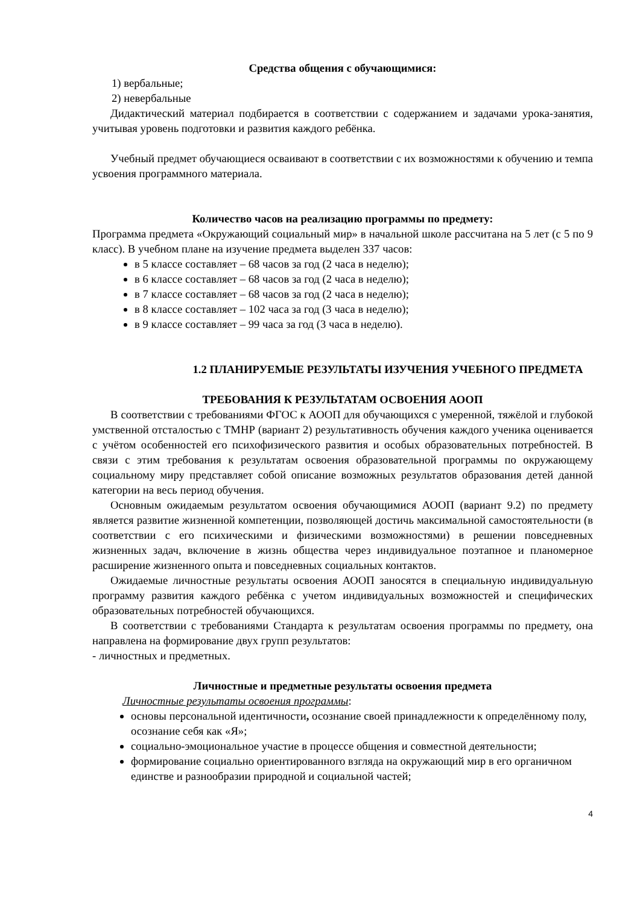Средства общения с обучающимися:
1) вербальные;
2) невербальные
Дидактический материал подбирается в соответствии с содержанием и задачами урока-занятия, учитывая уровень подготовки и развития каждого ребёнка.
Учебный предмет обучающиеся осваивают в соответствии с их возможностями к обучению и темпа усвоения программного материала.
Количество часов на реализацию программы по предмету:
Программа предмета «Окружающий социальный мир» в начальной школе рассчитана на 5 лет (с 5 по 9 класс). В учебном плане на изучение предмета выделен 337 часов:
в 5 классе составляет – 68 часов за год (2 часа в неделю);
в 6 классе составляет – 68 часов за год (2 часа в неделю);
в 7 классе составляет – 68 часов за год (2 часа в неделю);
в 8 классе составляет – 102 часа за год (3 часа в неделю);
в 9 классе составляет – 99 часа за год (3 часа в неделю).
1.2 ПЛАНИРУЕМЫЕ РЕЗУЛЬТАТЫ ИЗУЧЕНИЯ УЧЕБНОГО ПРЕДМЕТА
ТРЕБОВАНИЯ К РЕЗУЛЬТАТАМ ОСВОЕНИЯ АООП
В соответствии с требованиями ФГОС к АООП для обучающихся с умеренной, тяжёлой и глубокой умственной отсталостью с ТМНР (вариант 2) результативность обучения каждого ученика оценивается с учётом особенностей его психофизического развития и особых образовательных потребностей. В связи с этим требования к результатам освоения образовательной программы по окружающему социальному миру представляет собой описание возможных результатов образования детей данной категории на весь период обучения.
Основным ожидаемым результатом освоения обучающимися АООП (вариант 9.2) по предмету является развитие жизненной компетенции, позволяющей достичь максимальной самостоятельности (в соответствии с его психическими и физическими возможностями) в решении повседневных жизненных задач, включение в жизнь общества через индивидуальное поэтапное и планомерное расширение жизненного опыта и повседневных социальных контактов.
Ожидаемые личностные результаты освоения АООП заносятся в специальную индивидуальную программу развития каждого ребёнка с учетом индивидуальных возможностей и специфических образовательных потребностей обучающихся.
В соответствии с требованиями Стандарта к результатам освоения программы по предмету, она направлена на формирование двух групп результатов:
- личностных и предметных.
Личностные и предметные результаты освоения предмета
Личностные результаты освоения программы:
основы персональной идентичности, осознание своей принадлежности к определённому полу, осознание себя как «Я»;
социально-эмоциональное участие в процессе общения и совместной деятельности;
формирование социально ориентированного взгляда на окружающий мир в его органичном единстве и разнообразии природной и социальной частей;
4